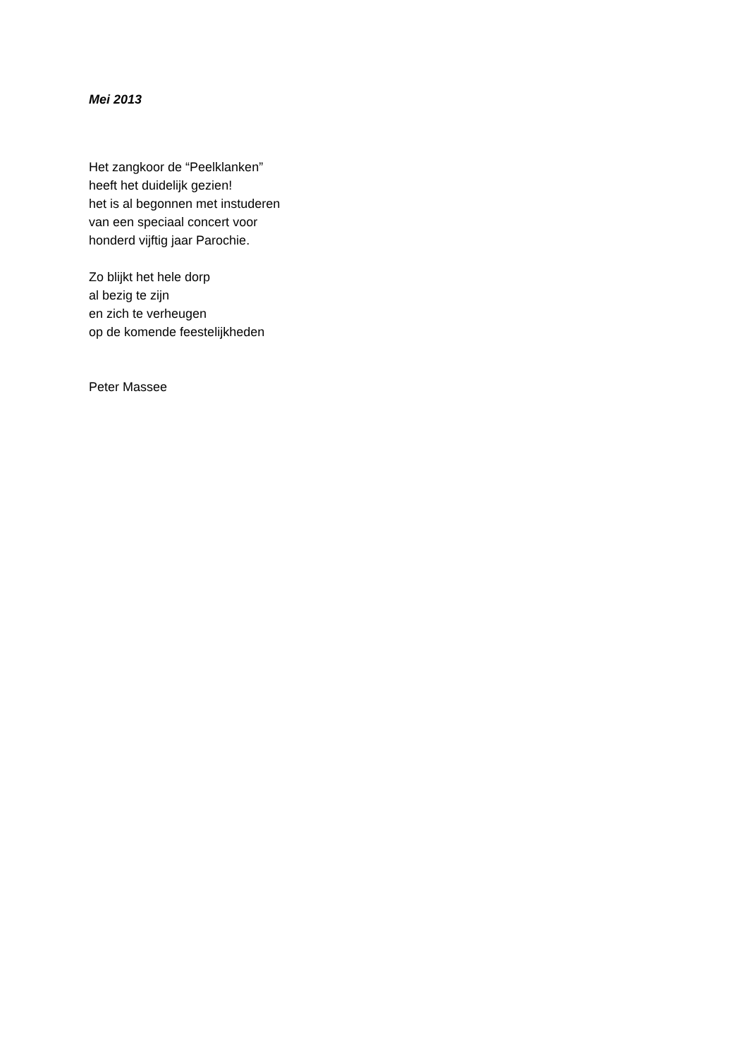Mei 2013
Het zangkoor de “Peelklanken”
heeft het duidelijk gezien!
het is al begonnen met instuderen
van een speciaal concert voor
honderd vijftig jaar Parochie.
Zo blijkt het hele dorp
al bezig te zijn
en zich te verheugen
op de komende feestelijkheden
Peter Massee